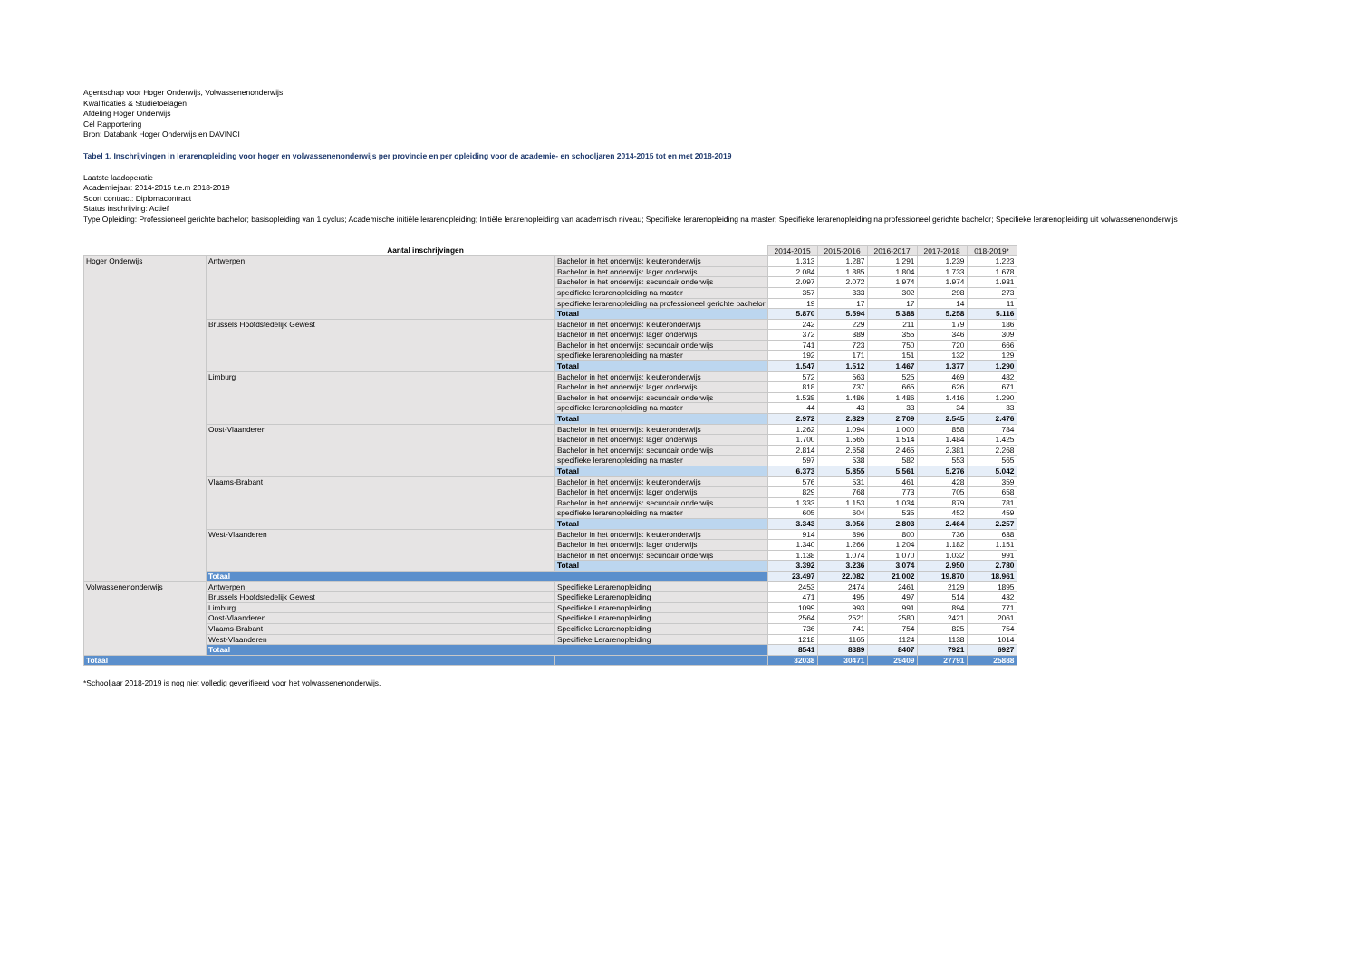Agentschap voor Hoger Onderwijs, Volwassenenonderwijs
Kwalificaties & Studietoelagen
Afdeling Hoger Onderwijs
Cel Rapportering
Bron: Databank Hoger Onderwijs en DAVINCI
Tabel 1. Inschrijvingen in lerarenopleiding voor hoger en volwassenenonderwijs per provincie en per opleiding voor de academie- en schooljaren 2014-2015 tot en met 2018-2019
Laatste laadoperatie
Academiejaar: 2014-2015 t.e.m 2018-2019
Soort contract: Diplomacontract
Status inschrijving: Actief
Type Opleiding: Professioneel gerichte bachelor; basisopleiding van 1 cyclus; Academische initiële lerarenopleiding; Initiële lerarenopleiding van academisch niveau; Specifieke lerarenopleiding na master; Specifieke lerarenopleiding na professioneel gerichte bachelor; Specifieke lerarenopleiding uit volwassenenonderwijs
| Aantal inschrijvingen | | | 2014-2015 | 2015-2016 | 2016-2017 | 2017-2018 | 018-2019* |
| --- | --- | --- | --- | --- | --- | --- | --- |
| Hoger Onderwijs | Antwerpen | Bachelor in het onderwijs: kleuteronderwijs | 1.313 | 1.287 | 1.291 | 1.239 | 1.223 |
| | | Bachelor in het onderwijs: lager onderwijs | 2.084 | 1.885 | 1.804 | 1.733 | 1.678 |
| | | Bachelor in het onderwijs: secundair onderwijs | 2.097 | 2.072 | 1.974 | 1.974 | 1.931 |
| | | specifieke lerarenopleiding na master | 357 | 333 | 302 | 298 | 273 |
| | | specifieke lerarenopleiding na professioneel gerichte bachelor | 19 | 17 | 17 | 14 | 11 |
| | | Totaal | 5.870 | 5.594 | 5.388 | 5.258 | 5.116 |
| | Brussels Hoofdstedelijk Gewest | Bachelor in het onderwijs: kleuteronderwijs | 242 | 229 | 211 | 179 | 186 |
| | | Bachelor in het onderwijs: lager onderwijs | 372 | 389 | 355 | 346 | 309 |
| | | Bachelor in het onderwijs: secundair onderwijs | 741 | 723 | 750 | 720 | 666 |
| | | specifieke lerarenopleiding na master | 192 | 171 | 151 | 132 | 129 |
| | | Totaal | 1.547 | 1.512 | 1.467 | 1.377 | 1.290 |
| | Limburg | Bachelor in het onderwijs: kleuteronderwijs | 572 | 563 | 525 | 469 | 482 |
| | | Bachelor in het onderwijs: lager onderwijs | 818 | 737 | 665 | 626 | 671 |
| | | Bachelor in het onderwijs: secundair onderwijs | 1.538 | 1.486 | 1.486 | 1.416 | 1.290 |
| | | specifieke lerarenopleiding na master | 44 | 43 | 33 | 34 | 33 |
| | | Totaal | 2.972 | 2.829 | 2.709 | 2.545 | 2.476 |
| | Oost-Vlaanderen | Bachelor in het onderwijs: kleuteronderwijs | 1.262 | 1.094 | 1.000 | 858 | 784 |
| | | Bachelor in het onderwijs: lager onderwijs | 1.700 | 1.565 | 1.514 | 1.484 | 1.425 |
| | | Bachelor in het onderwijs: secundair onderwijs | 2.814 | 2.658 | 2.465 | 2.381 | 2.268 |
| | | specifieke lerarenopleiding na master | 597 | 538 | 582 | 553 | 565 |
| | | Totaal | 6.373 | 5.855 | 5.561 | 5.276 | 5.042 |
| | Vlaams-Brabant | Bachelor in het onderwijs: kleuteronderwijs | 576 | 531 | 461 | 428 | 359 |
| | | Bachelor in het onderwijs: lager onderwijs | 829 | 768 | 773 | 705 | 658 |
| | | Bachelor in het onderwijs: secundair onderwijs | 1.333 | 1.153 | 1.034 | 879 | 781 |
| | | specifieke lerarenopleiding na master | 605 | 604 | 535 | 452 | 459 |
| | | Totaal | 3.343 | 3.056 | 2.803 | 2.464 | 2.257 |
| | West-Vlaanderen | Bachelor in het onderwijs: kleuteronderwijs | 914 | 896 | 800 | 736 | 638 |
| | | Bachelor in het onderwijs: lager onderwijs | 1.340 | 1.266 | 1.204 | 1.182 | 1.151 |
| | | Bachelor in het onderwijs: secundair onderwijs | 1.138 | 1.074 | 1.070 | 1.032 | 991 |
| | | Totaal | 3.392 | 3.236 | 3.074 | 2.950 | 2.780 |
| | Totaal | | 23.497 | 22.082 | 21.002 | 19.870 | 18.961 |
| Volwassenenonderwijs | Antwerpen | Specifieke Lerarenopleiding | 2453 | 2474 | 2461 | 2129 | 1895 |
| | Brussels Hoofdstedelijk Gewest | Specifieke Lerarenopleiding | 471 | 495 | 497 | 514 | 432 |
| | Limburg | Specifieke Lerarenopleiding | 1099 | 993 | 991 | 894 | 771 |
| | Oost-Vlaanderen | Specifieke Lerarenopleiding | 2564 | 2521 | 2580 | 2421 | 2061 |
| | Vlaams-Brabant | Specifieke Lerarenopleiding | 736 | 741 | 754 | 825 | 754 |
| | West-Vlaanderen | Specifieke Lerarenopleiding | 1218 | 1165 | 1124 | 1138 | 1014 |
| | Totaal | | 8541 | 8389 | 8407 | 7921 | 6927 |
| Totaal | | | 32038 | 30471 | 29409 | 27791 | 25888 |
*Schooljaar 2018-2019 is nog niet volledig geverifieerd voor het volwassenenonderwijs.